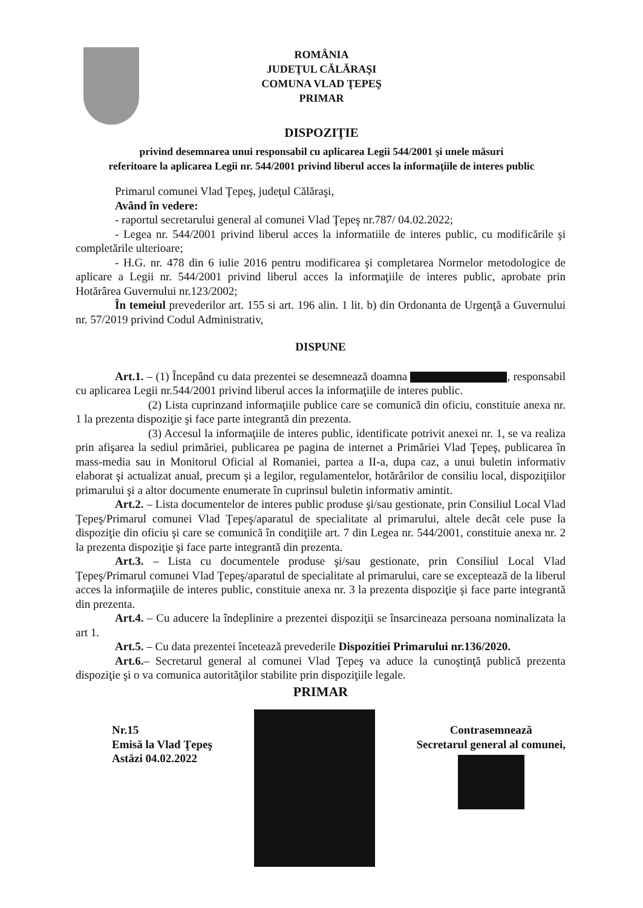ROMÂNIA
JUDEŢUL CĂLĂRAŞI
COMUNA VLAD ŢEPEŞ
PRIMAR
DISPOZIŢIE
privind desemnarea unui responsabil cu aplicarea Legii 544/2001 şi unele măsuri
referitoare la aplicarea Legii nr. 544/2001 privind liberul acces la informaţiile de interes public
Primarul comunei Vlad Ţepeş, judeţul Călăraşi,
Având în vedere:
- raportul secretarului general al comunei Vlad Ţepeş nr.787/ 04.02.2022;
- Legea nr. 544/2001 privind liberul acces la informatiile de interes public, cu modificările şi completările ulterioare;
- H.G. nr. 478 din 6 iulie 2016 pentru modificarea şi completarea Normelor metodologice de aplicare a Legii nr. 544/2001 privind liberul acces la informaţiile de interes public, aprobate prin Hotărârea Guvernului nr.123/2002;
În temeiul prevederilor art. 155 si art. 196 alin. 1 lit. b) din Ordonanta de Urgenţă a Guvernului nr. 57/2019 privind Codul Administrativ,
DISPUNE
Art.1. – (1) Începând cu data prezentei se desemnează doamna , responsabil cu aplicarea Legii nr.544/2001 privind liberul acces la informaţiile de interes public.
(2) Lista cuprinzand informaţiile publice care se comunică din oficiu, constituie anexa nr. 1 la prezenta dispoziţie şi face parte integrantă din prezenta.
(3) Accesul la informaţiile de interes public, identificate potrivit anexei nr. 1, se va realiza prin afişarea la sediul primăriei, publicarea pe pagina de internet a Primăriei Vlad Ţepeş, publicarea în mass-media sau in Monitorul Oficial al Romaniei, partea a II-a, dupa caz, a unui buletin informativ elaborat şi actualizat anual, precum şi a legilor, regulamentelor, hotărârilor de consiliu local, dispoziţiilor primarului şi a altor documente enumerate în cuprinsul buletin informativ amintit.
Art.2. – Lista documentelor de interes public produse şi/sau gestionate, prin Consiliul Local Vlad Ţepeş/Primarul comunei Vlad Ţepeş/aparatul de specialitate al primarului, altele decât cele puse la dispoziţie din oficiu şi care se comunică în condiţiile art. 7 din Legea nr. 544/2001, constituie anexa nr. 2 la prezenta dispoziţie şi face parte integrantă din prezenta.
Art.3. – Lista cu documentele produse şi/sau gestionate, prin Consiliul Local Vlad Ţepeş/Primarul comunei Vlad Ţepeş/aparatul de specialitate al primarului, care se exceptează de la liberul acces la informaţiile de interes public, constituie anexa nr. 3 la prezenta dispoziţie şi face parte integrantă din prezenta.
Art.4. – Cu aducere la îndeplinire a prezentei dispoziţii se însarcineaza persoana nominalizata la art 1.
Art.5. – Cu data prezentei încetează prevederile Dispozitiei Primarului nr.136/2020.
Art.6.– Secretarul general al comunei Vlad Ţepeş va aduce la cunoştinţă publică prezenta dispoziţie şi o va comunica autorităţilor stabilite prin dispoziţiile legale.
PRIMAR
Nr.15
Emisă la Vlad Ţepeş
Astăzi 04.02.2022
Contrasemnează
Secretarul general al comunei,